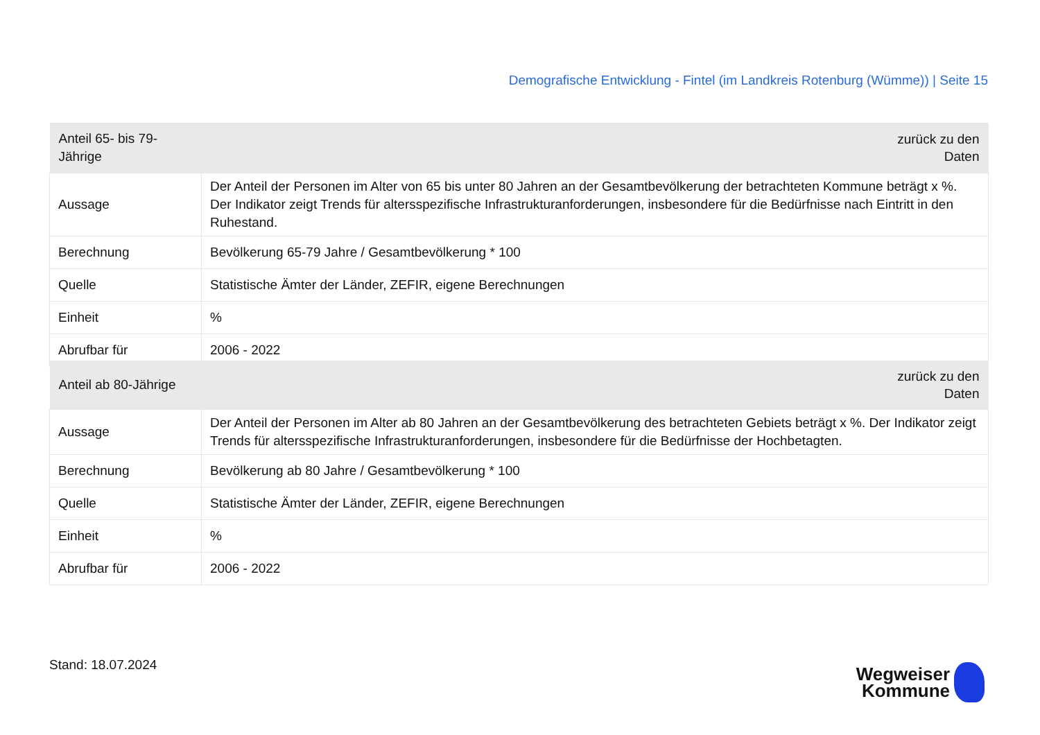Demografische Entwicklung - Fintel (im Landkreis Rotenburg (Wümme)) | Seite 15
| Anteil 65- bis 79-Jährige | zurück zu den Daten |
| --- | --- |
| Aussage | Der Anteil der Personen im Alter von 65 bis unter 80 Jahren an der Gesamtbevölkerung der betrachteten Kommune beträgt x %. Der Indikator zeigt Trends für altersspezifische Infrastrukturanforderungen, insbesondere für die Bedürfnisse nach Eintritt in den Ruhestand. |
| Berechnung | Bevölkerung 65-79 Jahre / Gesamtbevölkerung * 100 |
| Quelle | Statistische Ämter der Länder, ZEFIR, eigene Berechnungen |
| Einheit | % |
| Abrufbar für | 2006 - 2022 |
| Anteil ab 80-Jährige | zurück zu den Daten |
| --- | --- |
| Aussage | Der Anteil der Personen im Alter ab 80 Jahren an der Gesamtbevölkerung des betrachteten Gebiets beträgt x %. Der Indikator zeigt Trends für altersspezifische Infrastrukturanforderungen, insbesondere für die Bedürfnisse der Hochbetagten. |
| Berechnung | Bevölkerung ab 80 Jahre / Gesamtbevölkerung * 100 |
| Quelle | Statistische Ämter der Länder, ZEFIR, eigene Berechnungen |
| Einheit | % |
| Abrufbar für | 2006 - 2022 |
Stand: 18.07.2024
Wegweiser
Kommune